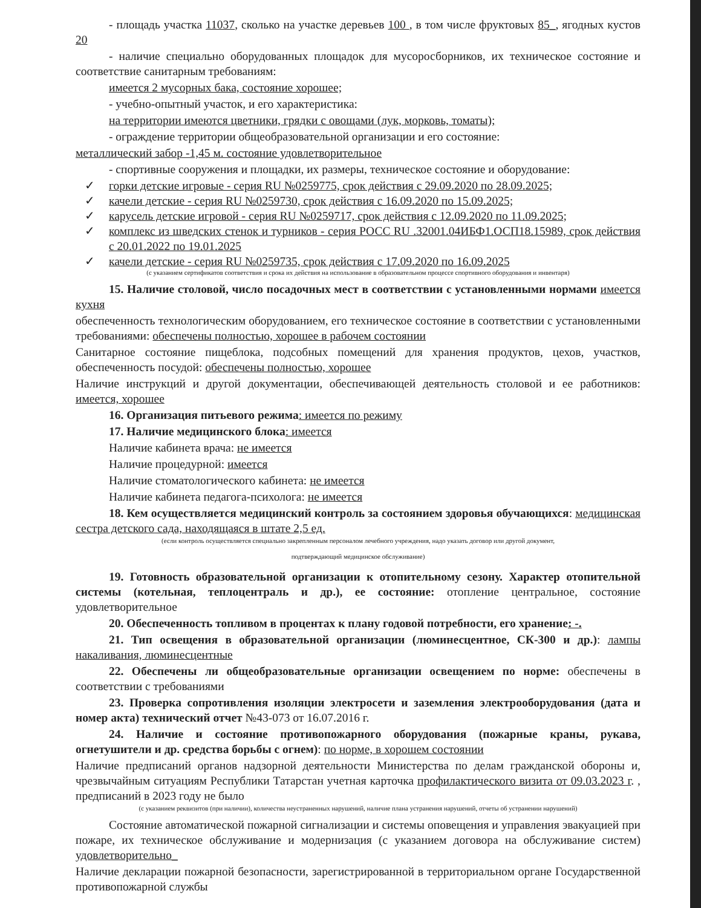- площадь участка 11037, сколько на участке деревьев 100 , в том числе фруктовых 85_, ягодных кустов 20
- наличие специально оборудованных площадок для мусоросборников, их техническое состояние и соответствие санитарным требованиям:
имеется 2 мусорных бака, состояние хорошее;
- учебно-опытный участок, и его характеристика:
на территории имеются цветники, грядки с овощами (лук, морковь, томаты);
- ограждение территории общеобразовательной организации и его состояние:
металлический забор -1,45 м. состояние удовлетворительное
- спортивные сооружения и площадки, их размеры, техническое состояние и оборудование:
✓ горки детские игровые - серия RU №0259775, срок действия с 29.09.2020 по 28.09.2025;
✓ качели детские - серия RU №0259730, срок действия с 16.09.2020 по 15.09.2025;
✓ карусель детские игровой - серия RU №0259717, срок действия с 12.09.2020 по 11.09.2025;
✓ комплекс из шведских стенок и турников - серия РОСС RU .32001.04ИБФ1.ОСП18.15989, срок действия с 20.01.2022 по 19.01.2025
✓ качели детские - серия RU №0259735, срок действия с 17.09.2020 по 16.09.2025
(с указанием сертификатов соответствия и срока их действия на использование в образовательном процессе спортивного оборудования и инвентаря)
15. Наличие столовой, число посадочных мест в соответствии с установленными нормами имеется кухня
обеспеченность технологическим оборудованием, его техническое состояние в соответствии с установленными требованиями: обеспечены полностью, хорошее в рабочем состоянии
Санитарное состояние пищеблока, подсобных помещений для хранения продуктов, цехов, участков, обеспеченность посудой: обеспечены полностью, хорошее
Наличие инструкций и другой документации, обеспечивающей деятельность столовой и ее работников: имеется, хорошее
16. Организация питьевого режима: имеется по режиму
17. Наличие медицинского блока: имеется
Наличие кабинета врача: не имеется
Наличие процедурной: имеется
Наличие стоматологического кабинета: не имеется
Наличие кабинета педагога-психолога: не имеется
18. Кем осуществляется медицинский контроль за состоянием здоровья обучающихся: медицинская сестра детского сада, находящаяся в штате 2,5 ед.
(если контроль осуществляется специально закрепленным персоналом лечебного учреждения, надо указать договор или другой документ,
подтверждающий медицинское обслуживание)
19. Готовность образовательной организации к отопительному сезону. Характер отопительной системы (котельная, теплоцентраль и др.), ее состояние: отопление центральное, состояние удовлетворительное
20. Обеспеченность топливом в процентах к плану годовой потребности, его хранение: -.
21. Тип освещения в образовательной организации (люминесцентное, СК-300 и др.): лампы накаливания, люминесцентные
22. Обеспечены ли общеобразовательные организации освещением по норме: обеспечены в соответствии с требованиями
23. Проверка сопротивления изоляции электросети и заземления электрооборудования (дата и номер акта) технический отчет №43-073 от 16.07.2016 г.
24. Наличие и состояние противопожарного оборудования (пожарные краны, рукава, огнетушители и др. средства борьбы с огнем): по норме, в хорошем состоянии
Наличие предписаний органов надзорной деятельности Министерства по делам гражданской обороны и, чрезвычайным ситуациям Республики Татарстан учетная карточка профилактического визита от 09.03.2023 г. , предписаний в 2023 году не было
(с указанием реквизитов (при наличии), количества неустраненных нарушений, наличие плана устранения нарушений, отчеты об устранении нарушений)
Состояние автоматической пожарной сигнализации и системы оповещения и управления эвакуацией при пожаре, их техническое обслуживание и модернизация (с указанием договора на обслуживание систем) удовлетворительно_
Наличие декларации пожарной безопасности, зарегистрированной в территориальном органе Государственной противопожарной службы